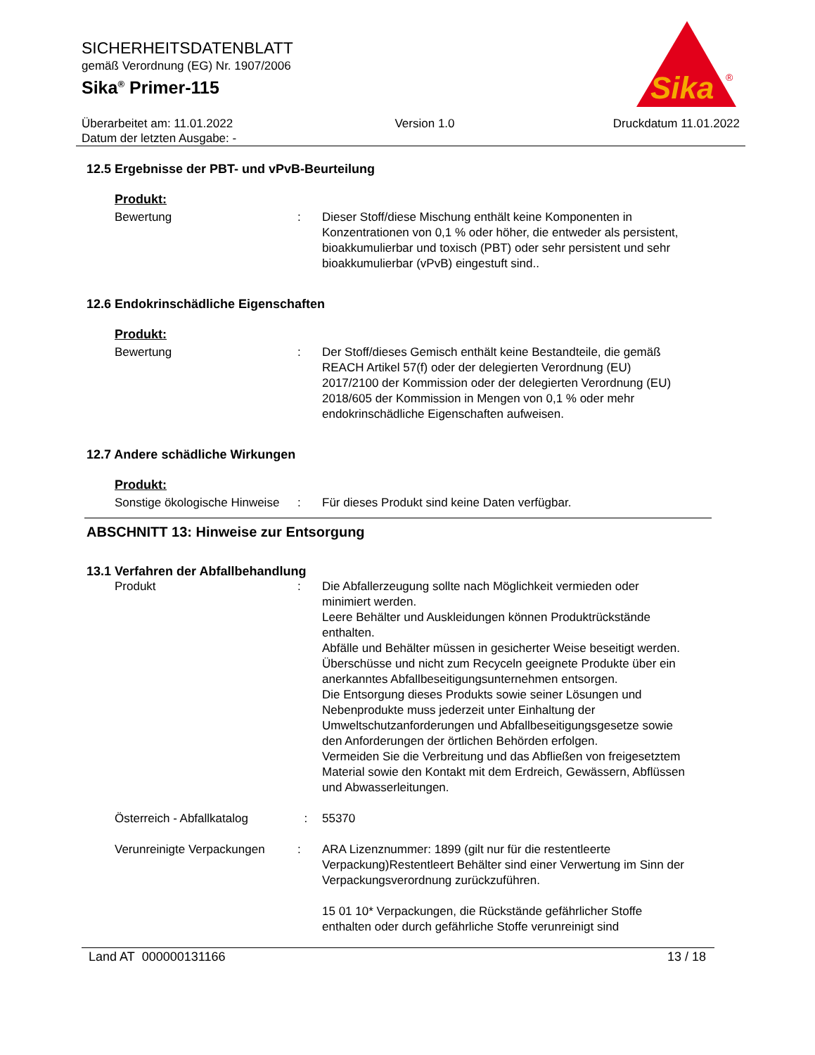SICHERHEITSDATENBLATT
gemäß Verordnung (EG) Nr. 1907/2006
Sika<sup>®</sup> Primer-115
Sika
®
Überarbeitet am: 11.01.2022
Datum der letzten Ausgabe: -
Version 1.0 Druckdatum 11.01.2022
12.5 Ergebnisse der PBT- und vPvB-Beurteilung
Produkt:
Bewertung : Dieser Stoff/diese Mischung enthält keine Komponenten in Konzentrationen von 0,1 % oder höher, die entweder als persistent, bioakkumulierbar und toxisch (PBT) oder sehr persistent und sehr bioakkumulierbar (vPvB) eingestuft sind..
12.6 Endokrinschädliche Eigenschaften
Produkt:
Bewertung : Der Stoff/dieses Gemisch enthält keine Bestandteile, die gemäß REACH Artikel 57(f) oder der delegierten Verordnung (EU) 2017/2100 der Kommission oder der delegierten Verordnung (EU) 2018/605 der Kommission in Mengen von 0,1 % oder mehr endokrinschädliche Eigenschaften aufweisen.
12.7 Andere schädliche Wirkungen
Produkt:
Sonstige ökologische Hinweise
: Für dieses Produkt sind keine Daten verfügbar.
ABSCHNITT 13: Hinweise zur Entsorgung
13.1 Verfahren der Abfallbehandlung
Produkt : Die Abfallerzeugung sollte nach Möglichkeit vermieden oder minimiert werden.
Leere Behälter und Auskleidungen können Produktrückstände enthalten.
Abfälle und Behälter müssen in gesicherter Weise beseitigt werden.
Überschüsse und nicht zum Recyceln geeignete Produkte über ein anerkanntes Abfallbeseitigungsunternehmen entsorgen.
Die Entsorgung dieses Produkts sowie seiner Lösungen und Nebenprodukte muss jederzeit unter Einhaltung der Umweltschutzanforderungen und Abfallbeseitigungsgesetze sowie den Anforderungen der örtlichen Behörden erfolgen.
Vermeiden Sie die Verbreitung und das Abfließen von freigesetztem Material sowie den Kontakt mit dem Erdreich, Gewässern, Abflüssen und Abwasserleitungen.
Österreich - Abfallkatalog
: 55370
Verunreinigte Verpackungen
: ARA Lizenznummer: 1899 (gilt nur für die restentleerte Verpackung)Restentleert Behälter sind einer Verwertung im Sinn der Verpackungsverordnung zurückzuführen.
15 01 10* Verpackungen, die Rückstände gefährlicher Stoffe enthalten oder durch gefährliche Stoffe verunreinigt sind
Land AT 000000131166 13 / 18